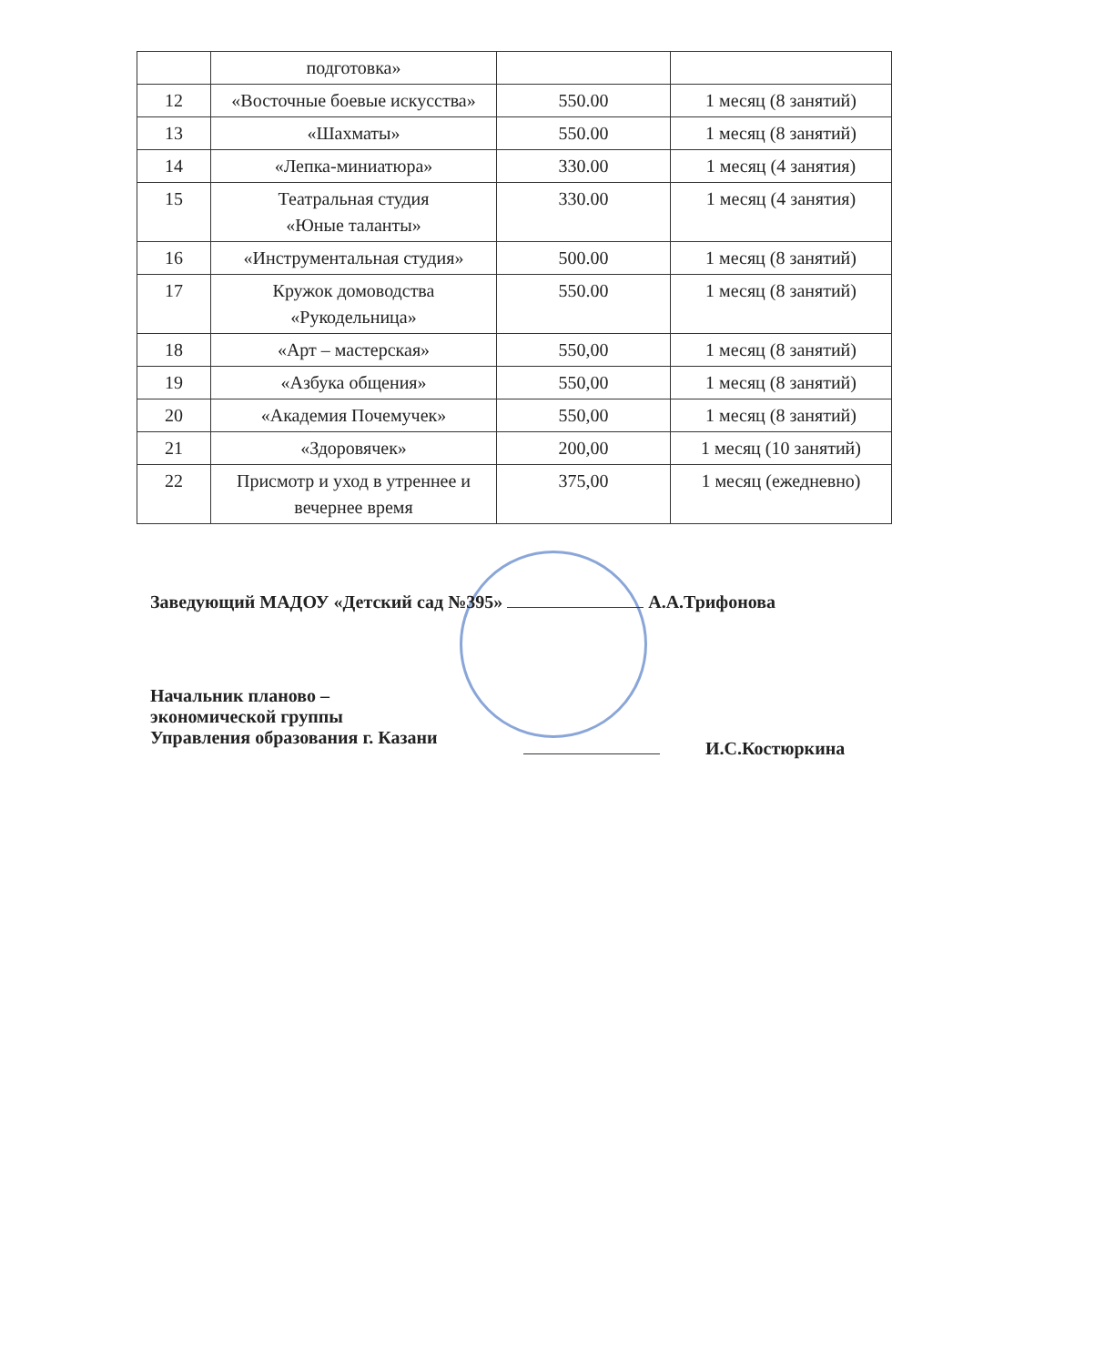| | подготовка» | | |
| 12 | «Восточные боевые искусства» | 550.00 | 1 месяц (8 занятий) |
| 13 | «Шахматы» | 550.00 | 1 месяц (8 занятий) |
| 14 | «Лепка-миниатюра» | 330.00 | 1 месяц (4 занятия) |
| 15 | Театральная студия «Юные таланты» | 330.00 | 1 месяц (4 занятия) |
| 16 | «Инструментальная студия» | 500.00 | 1 месяц (8 занятий) |
| 17 | Кружок домоводства «Рукодельница» | 550.00 | 1 месяц (8 занятий) |
| 18 | «Арт – мастерская» | 550,00 | 1 месяц (8 занятий) |
| 19 | «Азбука общения» | 550,00 | 1 месяц (8 занятий) |
| 20 | «Академия Почемучек» | 550,00 | 1 месяц (8 занятий) |
| 21 | «Здоровячек» | 200,00 | 1 месяц (10 занятий) |
| 22 | Присмотр и уход в утреннее и вечернее время | 375,00 | 1 месяц (ежедневно) |
Заведующий МАДОУ «Детский сад №395» А.А.Трифонова
Начальник планово –
экономической группы
Управления образования г. Казани
И.С.Костюркина